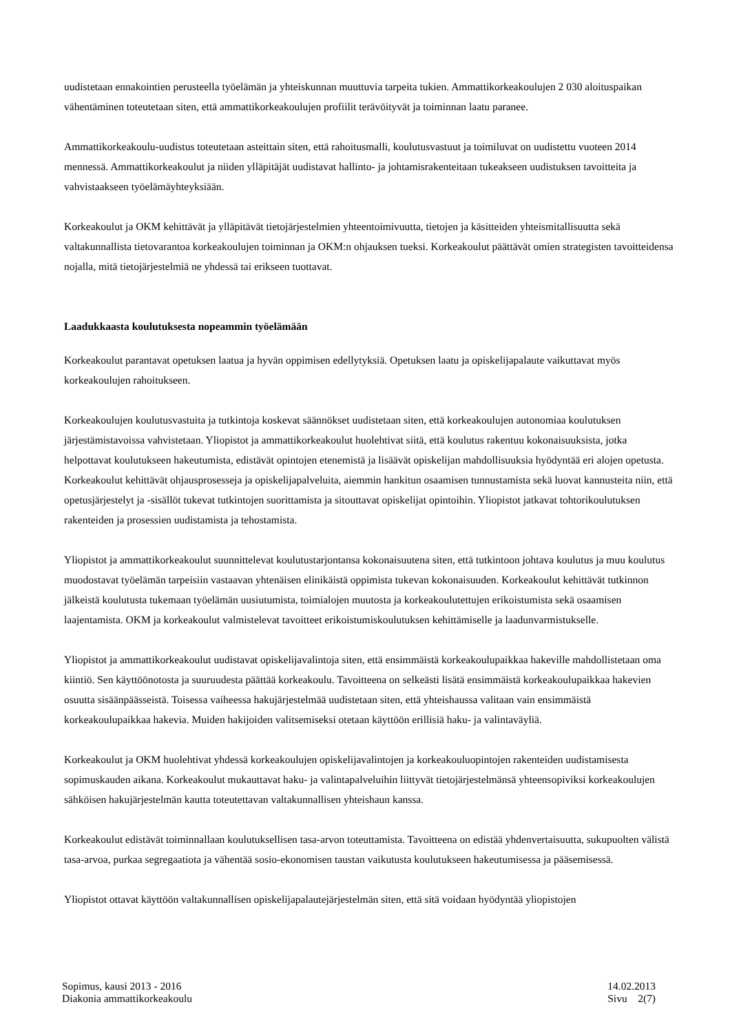uudistetaan ennakointien perusteella työelämän ja yhteiskunnan muuttuvia tarpeita tukien. Ammattikorkeakoulujen 2 030 aloituspaikan vähentäminen toteutetaan siten, että ammattikorkeakoulujen profiilit terävöityvät ja toiminnan laatu paranee.
Ammattikorkeakoulu-uudistus toteutetaan asteittain siten, että rahoitusmalli, koulutusvastuut ja toimiluvat on uudistettu vuoteen 2014 mennessä. Ammattikorkeakoulut ja niiden ylläpitäjät uudistavat hallinto- ja johtamisrakenteitaan tukeakseen uudistuksen tavoitteita ja vahvistaakseen työelämäyhteyksiään.
Korkeakoulut ja OKM kehittävät ja ylläpitävät tietojärjestelmien yhteentoimivuutta, tietojen ja käsitteiden yhteismitallisuutta sekä valtakunnallista tietovarantoa korkeakoulujen toiminnan ja OKM:n ohjauksen tueksi. Korkeakoulut päättävät omien strategisten tavoitteidensa nojalla, mitä tietojärjestelmiä ne yhdessä tai erikseen tuottavat.
Laadukkaasta koulutuksesta nopeammin työelämään
Korkeakoulut parantavat opetuksen laatua ja hyvän oppimisen edellytyksiä. Opetuksen laatu ja opiskelijapalaute vaikuttavat myös korkeakoulujen rahoitukseen.
Korkeakoulujen koulutusvastuita ja tutkintoja koskevat säännökset uudistetaan siten, että korkeakoulujen autonomiaa koulutuksen järjestämistavoissa vahvistetaan. Yliopistot ja ammattikorkeakoulut huolehtivat siitä, että koulutus rakentuu kokonaisuuksista, jotka helpottavat koulutukseen hakeutumista, edistävät opintojen etenemistä ja lisäävät opiskelijan mahdollisuuksia hyödyntää eri alojen opetusta. Korkeakoulut kehittävät ohjausprosesseja ja opiskelijapalveluita, aiemmin hankitun osaamisen tunnustamista sekä luovat kannusteita niin, että opetusjärjestelyt ja -sisällöt tukevat tutkintojen suorittamista ja sitouttavat opiskelijat opintoihin. Yliopistot jatkavat tohtorikoulutuksen rakenteiden ja prosessien uudistamista ja tehostamista.
Yliopistot ja ammattikorkeakoulut suunnittelevat koulutustarjontansa kokonaisuutena siten, että tutkintoon johtava koulutus ja muu koulutus muodostavat työelämän tarpeisiin vastaavan yhtenäisen elinikäistä oppimista tukevan kokonaisuuden. Korkeakoulut kehittävät tutkinnon jälkeistä koulutusta tukemaan työelämän uusiutumista, toimialojen muutosta ja korkeakoulutettujen erikoistumista sekä osaamisen laajentamista. OKM ja korkeakoulut valmistelevat tavoitteet erikoistumiskoulutuksen kehittämiselle ja laadunvarmistukselle.
Yliopistot ja ammattikorkeakoulut uudistavat opiskelijavalintoja siten, että ensimmäistä korkeakoulupaikkaa hakeville mahdollistetaan oma kiintiö. Sen käyttöönotosta ja suuruudesta päättää korkeakoulu. Tavoitteena on selkeästi lisätä ensimmäistä korkeakoulupaikkaa hakevien osuutta sisäänpäässeistä. Toisessa vaiheessa hakujärjestelmää uudistetaan siten, että yhteishaussa valitaan vain ensimmäistä korkeakoulupaikkaa hakevia. Muiden hakijoiden valitsemiseksi otetaan käyttöön erillisiä haku- ja valintaväyliä.
Korkeakoulut ja OKM huolehtivat yhdessä korkeakoulujen opiskelijavalintojen ja korkeakouluopintojen rakenteiden uudistamisesta sopimuskauden aikana. Korkeakoulut mukauttavat haku- ja valintapalveluihin liittyvät tietojärjestelmänsä yhteensopiviksi korkeakoulujen sähköisen hakujärjestelmän kautta toteutettavan valtakunnallisen yhteishaun kanssa.
Korkeakoulut edistävät toiminnallaan koulutuksellisen tasa-arvon toteuttamista. Tavoitteena on edistää yhdenvertaisuutta, sukupuolten välistä tasa-arvoa, purkaa segregaatiota ja vähentää sosio-ekonomisen taustan vaikutusta koulutukseen hakeutumisessa ja pääsemisessä.
Yliopistot ottavat käyttöön valtakunnallisen opiskelijapalautejärjestelmän siten, että sitä voidaan hyödyntää yliopistojen
Sopimus, kausi 2013 - 2016
Diakonia ammattikorkeakoulu
14.02.2013
Sivu 2(7)